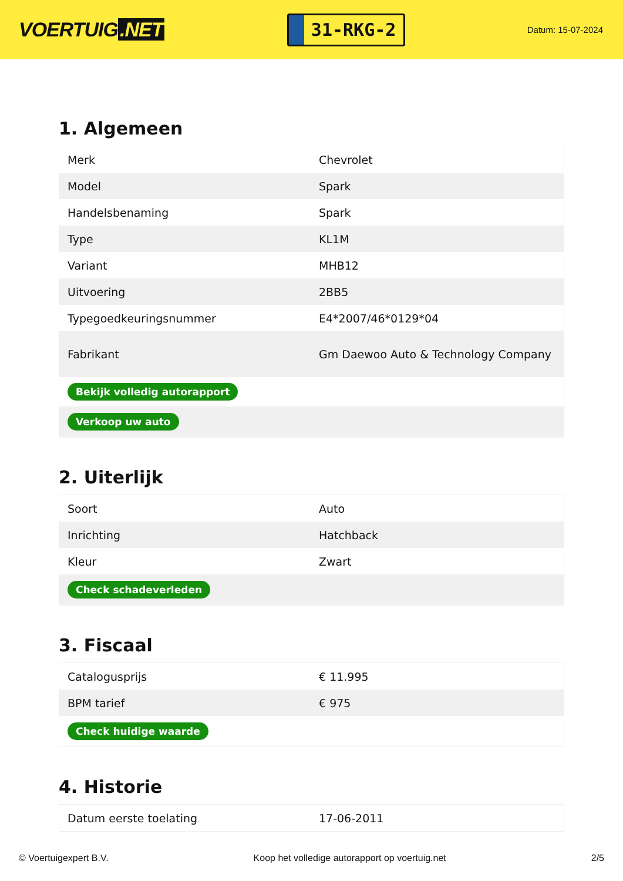VOERTUIG.NET
31-RKG-2
Datum: 15-07-2024
1. Algemeen
| Merk | Chevrolet |
| Model | Spark |
| Handelsbenaming | Spark |
| Type | KL1M |
| Variant | MHB12 |
| Uitvoering | 2BB5 |
| Typegoedkeuringsnummer | E4*2007/46*0129*04 |
| Fabrikant | Gm Daewoo Auto & Technology Company |
| Bekijk volledig autorapport | |
| Verkoop uw auto | |
2. Uiterlijk
| Soort | Auto |
| Inrichting | Hatchback |
| Kleur | Zwart |
| Check schadeverleden | |
3. Fiscaal
| Catalogusprijs | € 11.995 |
| BPM tarief | € 975 |
| Check huidige waarde | |
4. Historie
| Datum eerste toelating | 17-06-2011 |
© Voertuigexpert B.V. Koop het volledige autorapport op voertuig.net 2/5